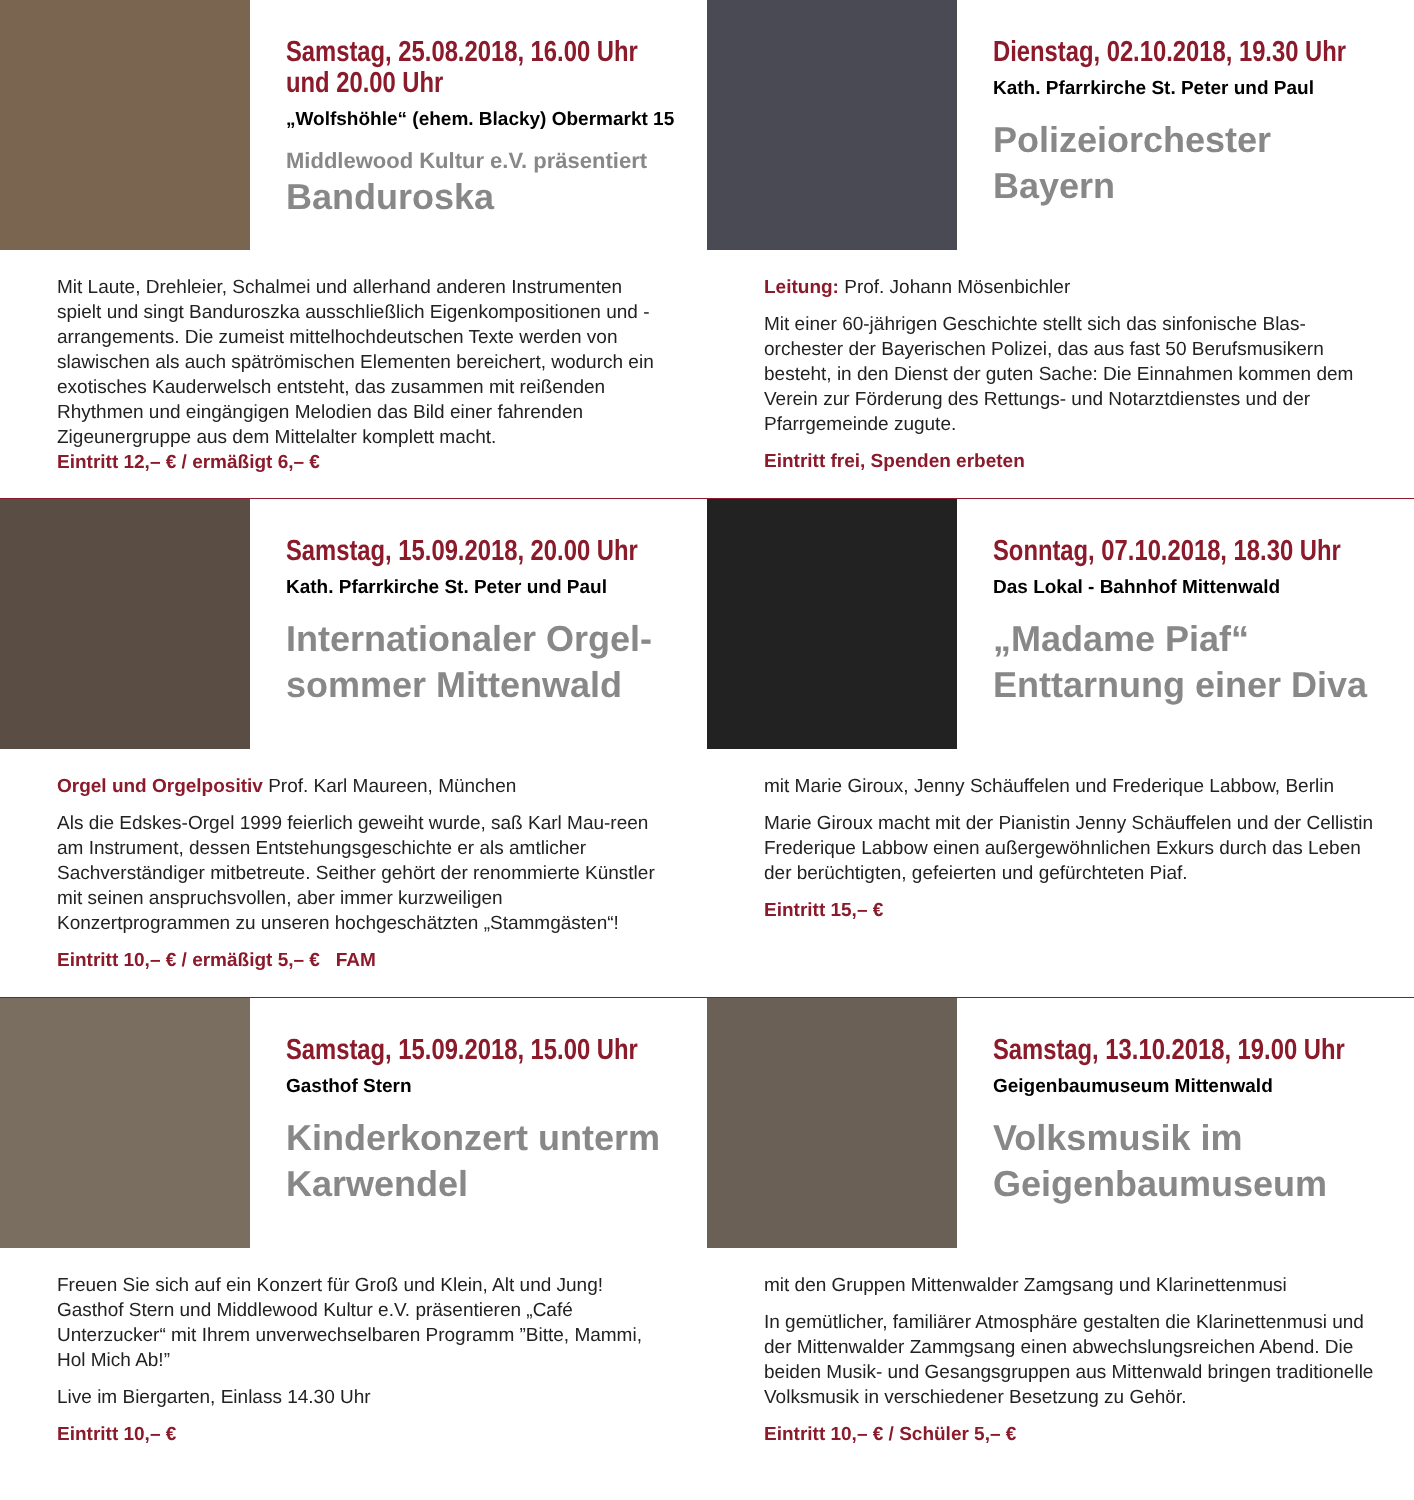Samstag, 25.08.2018, 16.00 Uhr
und 20.00 Uhr
„Wolfshöhle“ (ehem. Blacky) Obermarkt 15
Middlewood Kultur e.V. präsentiert
Banduroska
Mit Laute, Drehleier, Schalmei und allerhand anderen Instrumenten spielt und singt Banduroszka ausschließlich Eigenkompositionen und -arrangements. Die zumeist mittelhochdeutschen Texte werden von slawischen als auch spätrömischen Elementen bereichert, wodurch ein exotisches Kauderwelsch entsteht, das zusammen mit reißenden Rhythmen und eingängigen Melodien das Bild einer fahrenden Zigeunergruppe aus dem Mittelalter komplett macht.
Eintritt 12,– € / ermäßigt 6,– €
Dienstag, 02.10.2018, 19.30 Uhr
Kath. Pfarrkirche St. Peter und Paul
Polizeiorchester
Bayern
Leitung: Prof. Johann Mösenbichler
Mit einer 60-jährigen Geschichte stellt sich das sinfonische Blas-orchester der Bayerischen Polizei, das aus fast 50 Berufsmusikern besteht, in den Dienst der guten Sache: Die Einnahmen kommen dem Verein zur Förderung des Rettungs- und Notarztdienstes und der Pfarrgemeinde zugute.
Eintritt frei, Spenden erbeten
Samstag, 15.09.2018, 20.00 Uhr
Kath. Pfarrkirche St. Peter und Paul
Internationaler Orgel-
sommer Mittenwald
Orgel und Orgelpositiv Prof. Karl Maureen, München
Als die Edskes-Orgel 1999 feierlich geweiht wurde, saß Karl Mau-reen am Instrument, dessen Entstehungsgeschichte er als amtlicher Sachverständiger mitbetreute. Seither gehört der renommierte Künstler mit seinen anspruchsvollen, aber immer kurzweiligen Konzertprogrammen zu unseren hochgeschätzten „Stammgästen“!
Eintritt 10,– € / ermäßigt 5,– € FAM
Sonntag, 07.10.2018, 18.30 Uhr
Das Lokal - Bahnhof Mittenwald
„Madame Piaf“
Enttarnung einer Diva
mit Marie Giroux, Jenny Schäuffelen und Frederique Labbow, Berlin
Marie Giroux macht mit der Pianistin Jenny Schäuffelen und der Cellistin Frederique Labbow einen außergewöhnlichen Exkurs durch das Leben der berüchtigten, gefeierten und gefürchteten Piaf.
Eintritt 15,– €
Samstag, 15.09.2018, 15.00 Uhr
Gasthof Stern
Kinderkonzert unterm
Karwendel
Freuen Sie sich auf ein Konzert für Groß und Klein, Alt und Jung! Gasthof Stern und Middlewood Kultur e.V. präsentieren „Café Unterzucker“ mit Ihrem unverwechselbaren Programm ”Bitte, Mammi, Hol Mich Ab!”
Live im Biergarten, Einlass 14.30 Uhr
Eintritt 10,– €
Samstag, 13.10.2018, 19.00 Uhr
Geigenbaumuseum Mittenwald
Volksmusik im
Geigenbaumuseum
mit den Gruppen Mittenwalder Zamgsang und Klarinettenmusi
In gemütlicher, familiärer Atmosphäre gestalten die Klarinettenmusi und der Mittenwalder Zammgsang einen abwechslungsreichen Abend. Die beiden Musik- und Gesangsgruppen aus Mittenwald bringen traditionelle Volksmusik in verschiedener Besetzung zu Gehör.
Eintritt 10,– € / Schüler 5,– €